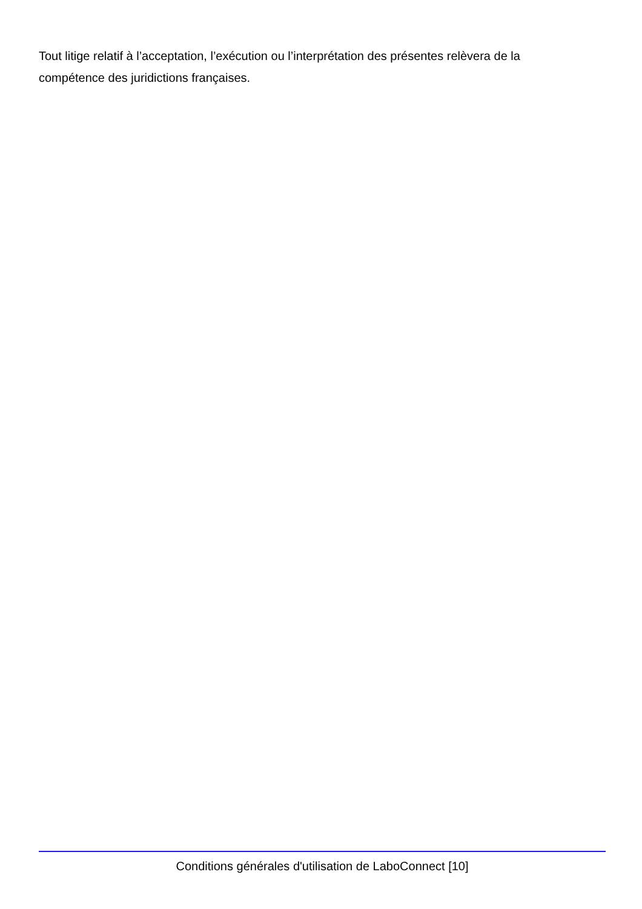Tout litige relatif à l’acceptation, l’exécution ou l’interprétation des présentes relèvera de la compétence des juridictions françaises.
Conditions générales d'utilisation de LaboConnect [10]